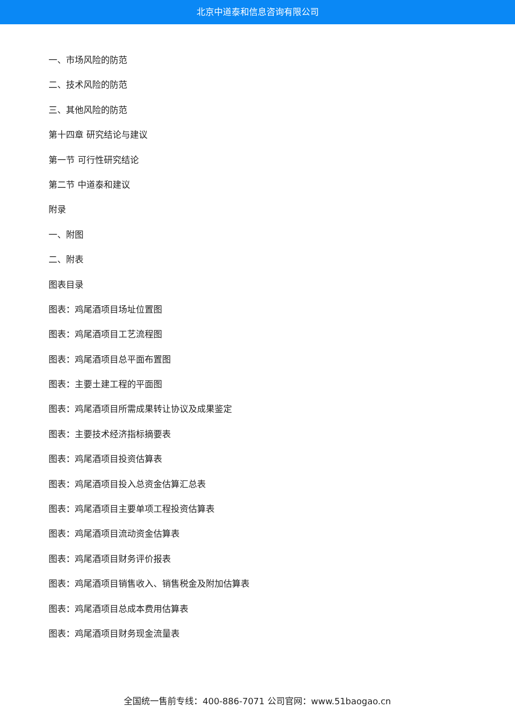北京中道泰和信息咨询有限公司
一、市场风险的防范
二、技术风险的防范
三、其他风险的防范
第十四章 研究结论与建议
第一节 可行性研究结论
第二节 中道泰和建议
附录
一、附图
二、附表
图表目录
图表：鸡尾酒项目场址位置图
图表：鸡尾酒项目工艺流程图
图表：鸡尾酒项目总平面布置图
图表：主要土建工程的平面图
图表：鸡尾酒项目所需成果转让协议及成果鉴定
图表：主要技术经济指标摘要表
图表：鸡尾酒项目投资估算表
图表：鸡尾酒项目投入总资金估算汇总表
图表：鸡尾酒项目主要单项工程投资估算表
图表：鸡尾酒项目流动资金估算表
图表：鸡尾酒项目财务评价报表
图表：鸡尾酒项目销售收入、销售税金及附加估算表
图表：鸡尾酒项目总成本费用估算表
图表：鸡尾酒项目财务现金流量表
全国统一售前专线：400-886-7071 公司官网：www.51baogao.cn